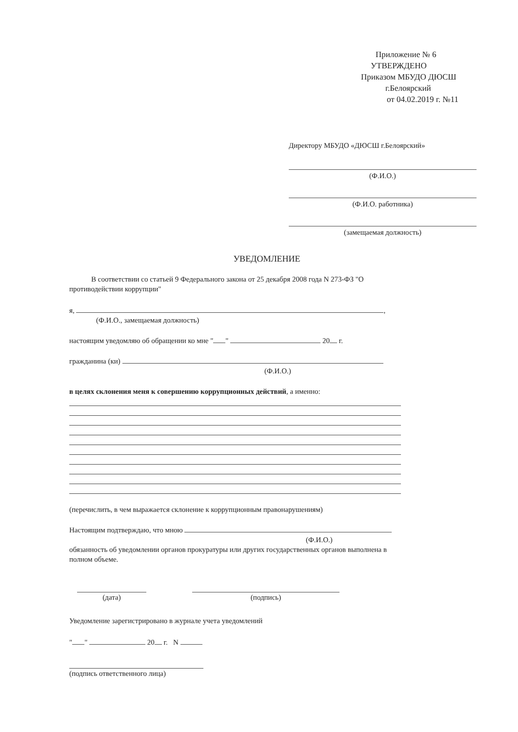Приложение № 6
УТВЕРЖДЕНО
Приказом МБУДО ДЮСШ
г.Белоярский
от 04.02.2019 г. №11
Директору МБУДО «ДЮСШ г.Белоярский»
(Ф.И.О.)
(Ф.И.О. работника)
(замещаемая должность)
УВЕДОМЛЕНИЕ
В соответствии со статьей 9 Федерального закона от 25 декабря 2008 года N 273-ФЗ "О противодействии коррупции"
я, ,
(Ф.И.О., замещаемая должность)
настоящим уведомляю об обращении ко мне " " 20 г.
гражданина (ки)
(Ф.И.О.)
в целях склонения меня к совершению коррупционных действий, а именно:
(перечислить, в чем выражается склонение к коррупционным правонарушениям)
Настоящим подтверждаю, что мною
(Ф.И.О.)
обязанность об уведомлении органов прокуратуры или других государственных органов выполнена в полном объеме.
(дата) (подпись)
Уведомление зарегистрировано в журнале учета уведомлений
" " 20 г. N
(подпись ответственного лица)